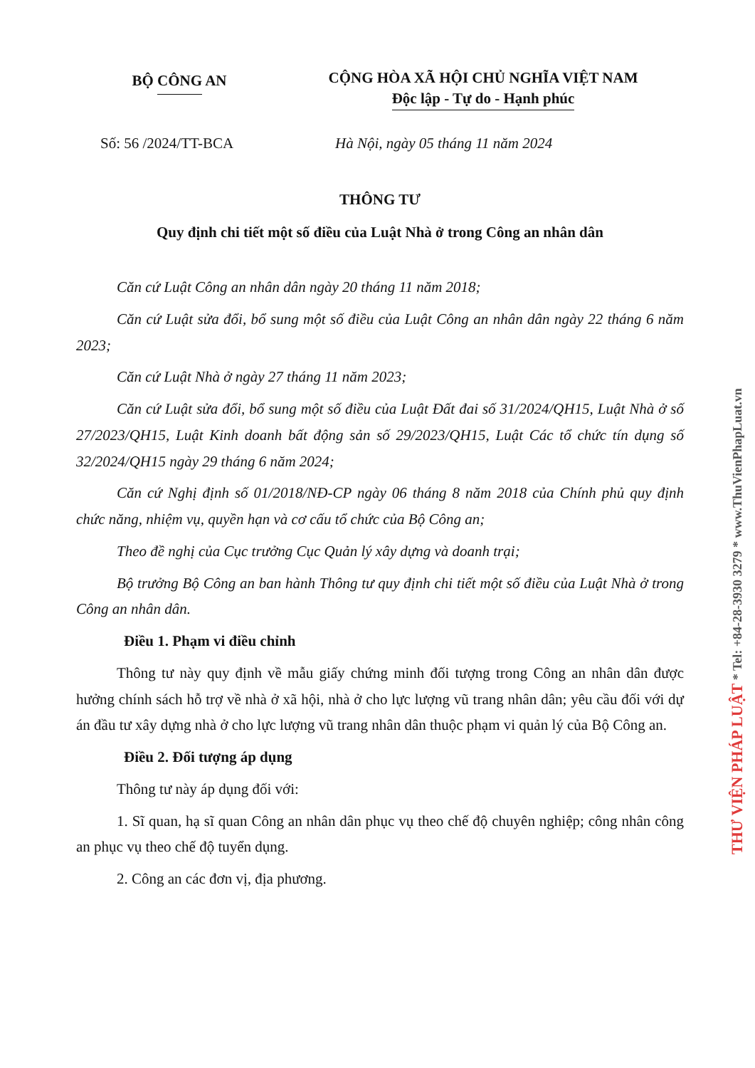BỘ CÔNG AN
CỘNG HÒA XÃ HỘI CHỦ NGHĨA VIỆT NAM
Độc lập - Tự do - Hạnh phúc
Số: 56 /2024/TT-BCA Hà Nội, ngày 05 tháng 11 năm 2024
THÔNG TƯ
Quy định chi tiết một số điều của Luật Nhà ở trong Công an nhân dân
Căn cứ Luật Công an nhân dân ngày 20 tháng 11 năm 2018;
Căn cứ Luật sửa đổi, bổ sung một số điều của Luật Công an nhân dân ngày 22 tháng 6 năm 2023;
Căn cứ Luật Nhà ở ngày 27 tháng 11 năm 2023;
Căn cứ Luật sửa đổi, bổ sung một số điều của Luật Đất đai số 31/2024/QH15, Luật Nhà ở số 27/2023/QH15, Luật Kinh doanh bất động sản số 29/2023/QH15, Luật Các tổ chức tín dụng số 32/2024/QH15 ngày 29 tháng 6 năm 2024;
Căn cứ Nghị định số 01/2018/NĐ-CP ngày 06 tháng 8 năm 2018 của Chính phủ quy định chức năng, nhiệm vụ, quyền hạn và cơ cấu tổ chức của Bộ Công an;
Theo đề nghị của Cục trưởng Cục Quản lý xây dựng và doanh trại;
Bộ trưởng Bộ Công an ban hành Thông tư quy định chi tiết một số điều của Luật Nhà ở trong Công an nhân dân.
Điều 1. Phạm vi điều chỉnh
Thông tư này quy định về mẫu giấy chứng minh đối tượng trong Công an nhân dân được hưởng chính sách hỗ trợ về nhà ở xã hội, nhà ở cho lực lượng vũ trang nhân dân; yêu cầu đối với dự án đầu tư xây dựng nhà ở cho lực lượng vũ trang nhân dân thuộc phạm vi quản lý của Bộ Công an.
Điều 2. Đối tượng áp dụng
Thông tư này áp dụng đối với:
1. Sĩ quan, hạ sĩ quan Công an nhân dân phục vụ theo chế độ chuyên nghiệp; công nhân công an phục vụ theo chế độ tuyển dụng.
2. Công an các đơn vị, địa phương.
THƯ VIỆN PHÁP LUẬT * Tel: +84-28-3930 3279 * www.ThuVienPhapLuat.vn